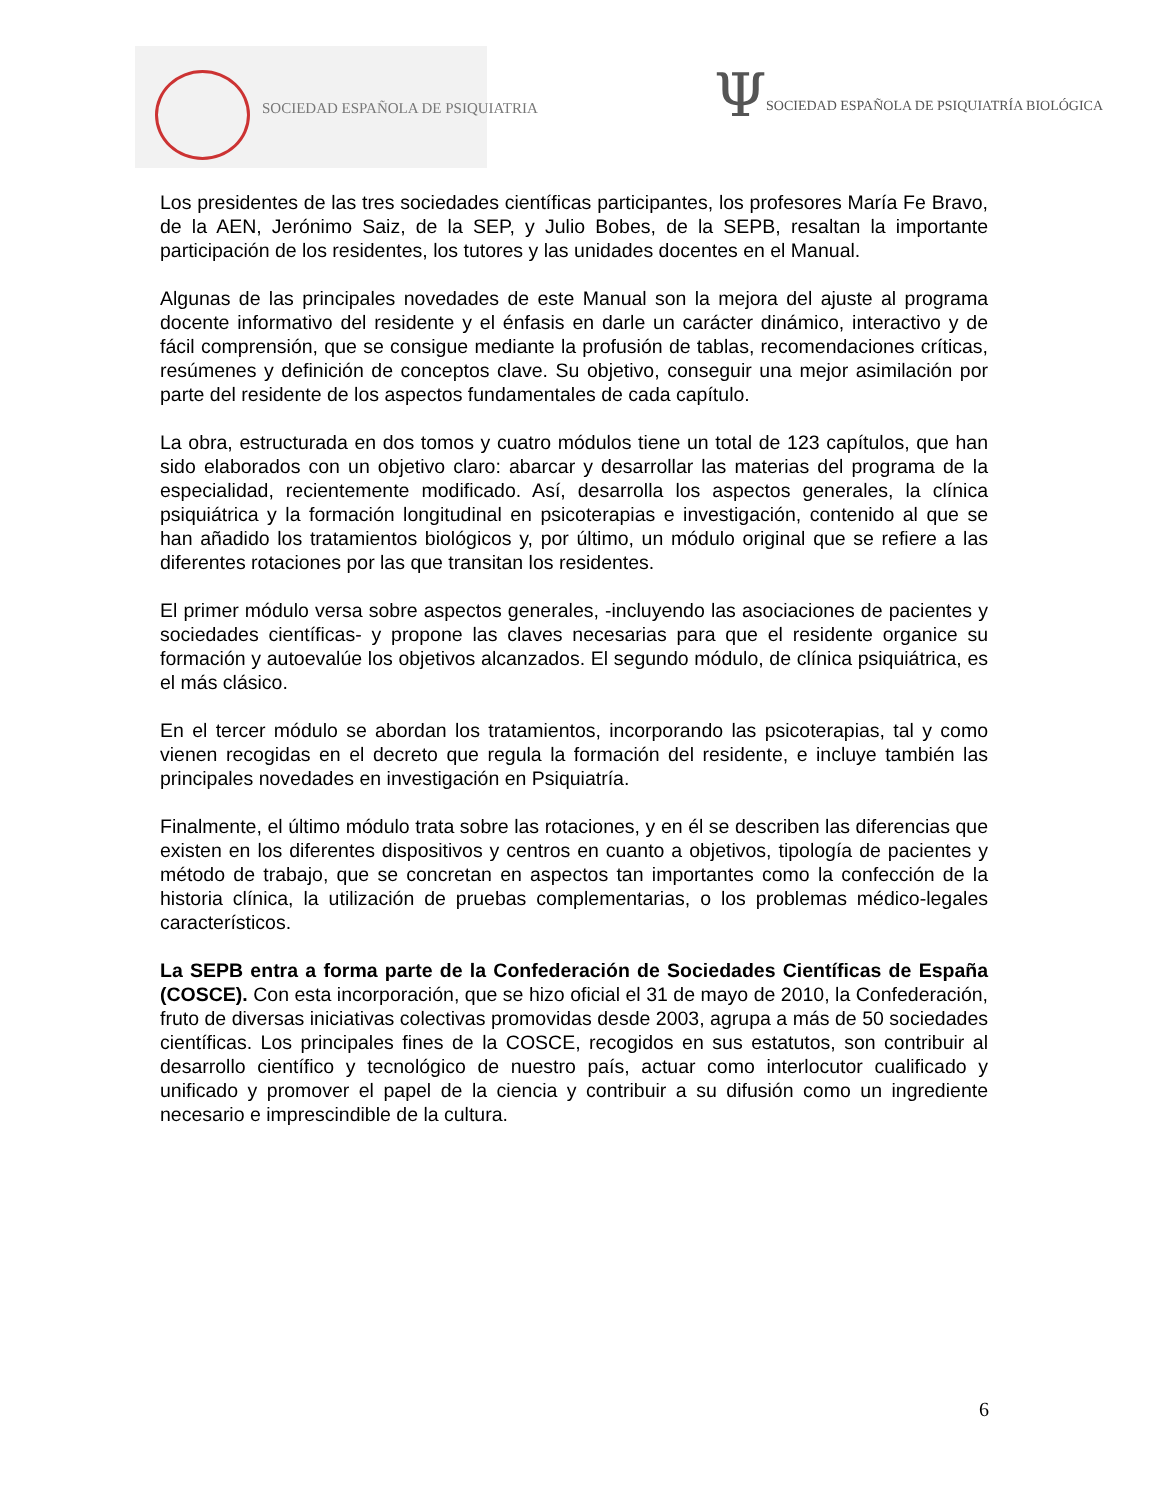SOCIEDAD ESPAÑOLA DE PSIQUIATRIA
Ψ
SOCIEDAD ESPAÑOLA DE PSIQUIATRÍA BIOLÓGICA
Los presidentes de las tres sociedades científicas participantes, los profesores María Fe Bravo, de la AEN, Jerónimo Saiz, de la SEP, y Julio Bobes, de la SEPB, resaltan la importante participación de los residentes, los tutores y las unidades docentes en el Manual.
Algunas de las principales novedades de este Manual son la mejora del ajuste al programa docente informativo del residente y el énfasis en darle un carácter dinámico, interactivo y de fácil comprensión, que se consigue mediante la profusión de tablas, recomendaciones críticas, resúmenes y definición de conceptos clave. Su objetivo, conseguir una mejor asimilación por parte del residente de los aspectos fundamentales de cada capítulo.
La obra, estructurada en dos tomos y cuatro módulos tiene un total de 123 capítulos, que han sido elaborados con un objetivo claro: abarcar y desarrollar las materias del programa de la especialidad, recientemente modificado. Así, desarrolla los aspectos generales, la clínica psiquiátrica y la formación longitudinal en psicoterapias e investigación, contenido al que se han añadido los tratamientos biológicos y, por último, un módulo original que se refiere a las diferentes rotaciones por las que transitan los residentes.
El primer módulo versa sobre aspectos generales, -incluyendo las asociaciones de pacientes y sociedades científicas- y propone las claves necesarias para que el residente organice su formación y autoevalúe los objetivos alcanzados. El segundo módulo, de clínica psiquiátrica, es el más clásico.
En el tercer módulo se abordan los tratamientos, incorporando las psicoterapias, tal y como vienen recogidas en el decreto que regula la formación del residente, e incluye también las principales novedades en investigación en Psiquiatría.
Finalmente, el último módulo trata sobre las rotaciones, y en él se describen las diferencias que existen en los diferentes dispositivos y centros en cuanto a objetivos, tipología de pacientes y método de trabajo, que se concretan en aspectos tan importantes como la confección de la historia clínica, la utilización de pruebas complementarias, o los problemas médico-legales característicos.
La SEPB entra a forma parte de la Confederación de Sociedades Científicas de España (COSCE). Con esta incorporación, que se hizo oficial el 31 de mayo de 2010, la Confederación, fruto de diversas iniciativas colectivas promovidas desde 2003, agrupa a más de 50 sociedades científicas. Los principales fines de la COSCE, recogidos en sus estatutos, son contribuir al desarrollo científico y tecnológico de nuestro país, actuar como interlocutor cualificado y unificado y promover el papel de la ciencia y contribuir a su difusión como un ingrediente necesario e imprescindible de la cultura.
6